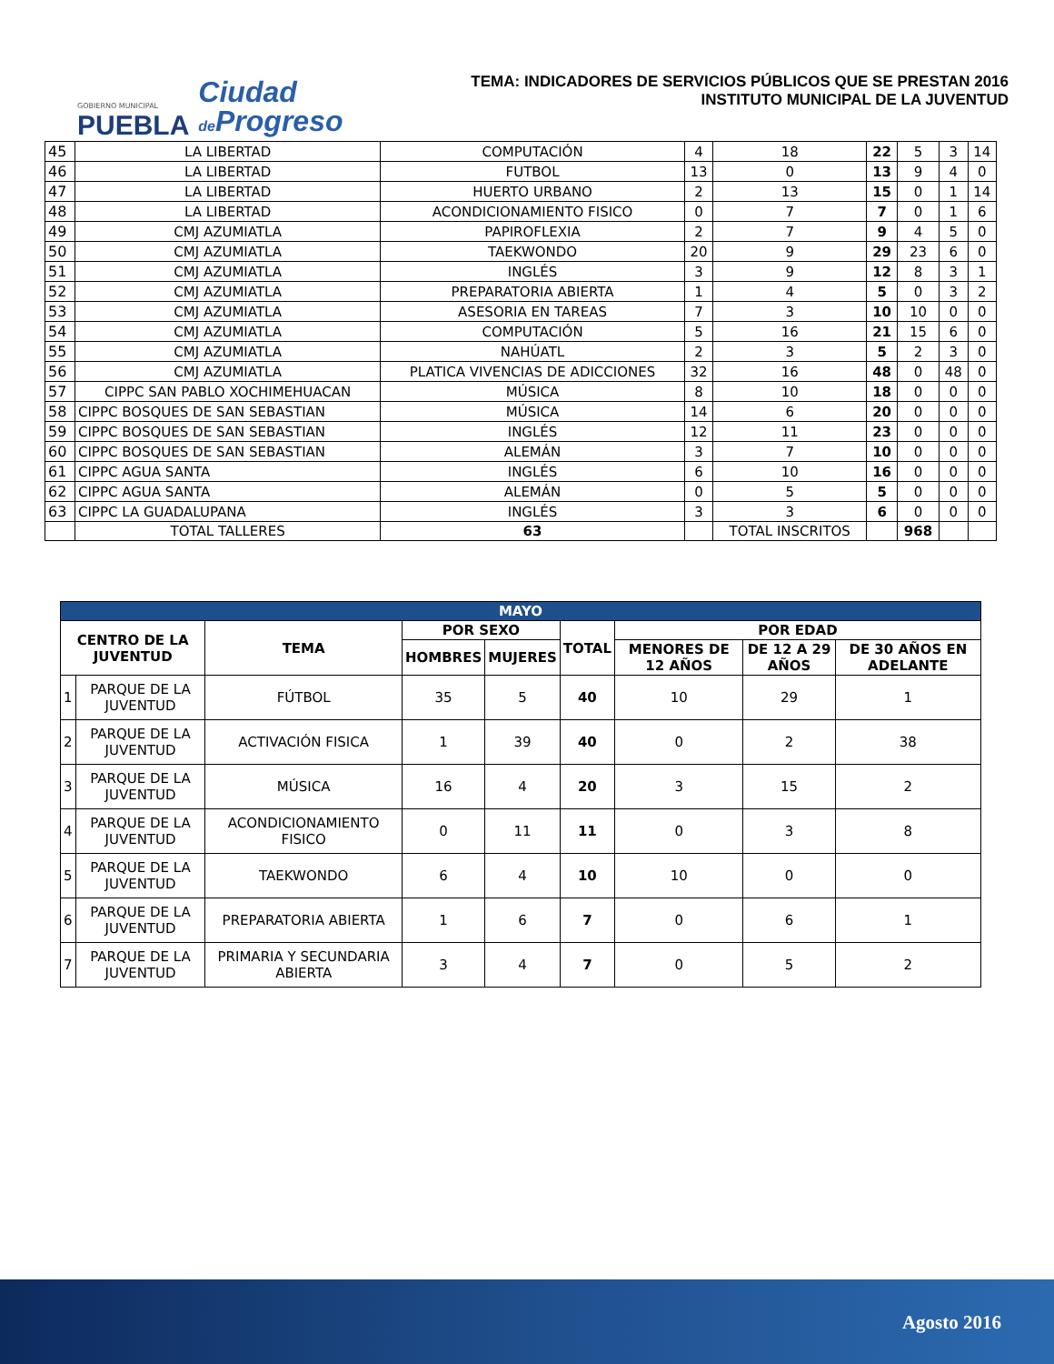GOBIERNO MUNICIPAL
PUEBLA
Ciudad
de Progreso
TEMA: INDICADORES DE SERVICIOS PÚBLICOS QUE SE PRESTAN 2016
INSTITUTO MUNICIPAL DE LA JUVENTUD
| 45 | LA LIBERTAD | COMPUTACIÓN | 4 | 18 | 22 | 5 | 3 | 14 |
| 46 | LA LIBERTAD | FUTBOL | 13 | 0 | 13 | 9 | 4 | 0 |
| 47 | LA LIBERTAD | HUERTO URBANO | 2 | 13 | 15 | 0 | 1 | 14 |
| 48 | LA LIBERTAD | ACONDICIONAMIENTO FISICO | 0 | 7 | 7 | 0 | 1 | 6 |
| 49 | CMJ AZUMIATLA | PAPIROFLEXIA | 2 | 7 | 9 | 4 | 5 | 0 |
| 50 | CMJ AZUMIATLA | TAEKWONDO | 20 | 9 | 29 | 23 | 6 | 0 |
| 51 | CMJ AZUMIATLA | INGLÉS | 3 | 9 | 12 | 8 | 3 | 1 |
| 52 | CMJ AZUMIATLA | PREPARATORIA ABIERTA | 1 | 4 | 5 | 0 | 3 | 2 |
| 53 | CMJ AZUMIATLA | ASESORIA EN TAREAS | 7 | 3 | 10 | 10 | 0 | 0 |
| 54 | CMJ AZUMIATLA | COMPUTACIÓN | 5 | 16 | 21 | 15 | 6 | 0 |
| 55 | CMJ AZUMIATLA | NAHÚATL | 2 | 3 | 5 | 2 | 3 | 0 |
| 56 | CMJ AZUMIATLA | PLATICA VIVENCIAS DE ADICCIONES | 32 | 16 | 48 | 0 | 48 | 0 |
| 57 | CIPPC SAN PABLO XOCHIMEHUACAN | MÚSICA | 8 | 10 | 18 | 0 | 0 | 0 |
| 58 | CIPPC BOSQUES DE SAN SEBASTIAN | MÚSICA | 14 | 6 | 20 | 0 | 0 | 0 |
| 59 | CIPPC BOSQUES DE SAN SEBASTIAN | INGLÉS | 12 | 11 | 23 | 0 | 0 | 0 |
| 60 | CIPPC BOSQUES DE SAN SEBASTIAN | ALEMÁN | 3 | 7 | 10 | 0 | 0 | 0 |
| 61 | CIPPC AGUA SANTA | INGLÉS | 6 | 10 | 16 | 0 | 0 | 0 |
| 62 | CIPPC AGUA SANTA | ALEMÁN | 0 | 5 | 5 | 0 | 0 | 0 |
| 63 | CIPPC LA GUADALUPANA | INGLÉS | 3 | 3 | 6 | 0 | 0 | 0 |
| | TOTAL TALLERES | 63 | | TOTAL INSCRITOS | | 968 | | |
| MAYO | | | | | | | | |
| --- | --- | --- | --- | --- | --- | --- | --- | --- |
| CENTRO DE LA JUVENTUD | | TEMA | POR SEXO | | TOTAL | POR EDAD | | |
| | | | HOMBRES | MUJERES | | MENORES DE 12 AÑOS | DE 12 A 29 AÑOS | DE 30 AÑOS EN ADELANTE |
| 1 | PARQUE DE LA JUVENTUD | FÚTBOL | 35 | 5 | 40 | 10 | 29 | 1 |
| 2 | PARQUE DE LA JUVENTUD | ACTIVACIÓN FISICA | 1 | 39 | 40 | 0 | 2 | 38 |
| 3 | PARQUE DE LA JUVENTUD | MÚSICA | 16 | 4 | 20 | 3 | 15 | 2 |
| 4 | PARQUE DE LA JUVENTUD | ACONDICIONAMIENTO FISICO | 0 | 11 | 11 | 0 | 3 | 8 |
| 5 | PARQUE DE LA JUVENTUD | TAEKWONDO | 6 | 4 | 10 | 10 | 0 | 0 |
| 6 | PARQUE DE LA JUVENTUD | PREPARATORIA ABIERTA | 1 | 6 | 7 | 0 | 6 | 1 |
| 7 | PARQUE DE LA JUVENTUD | PRIMARIA Y SECUNDARIA ABIERTA | 3 | 4 | 7 | 0 | 5 | 2 |
Agosto 2016